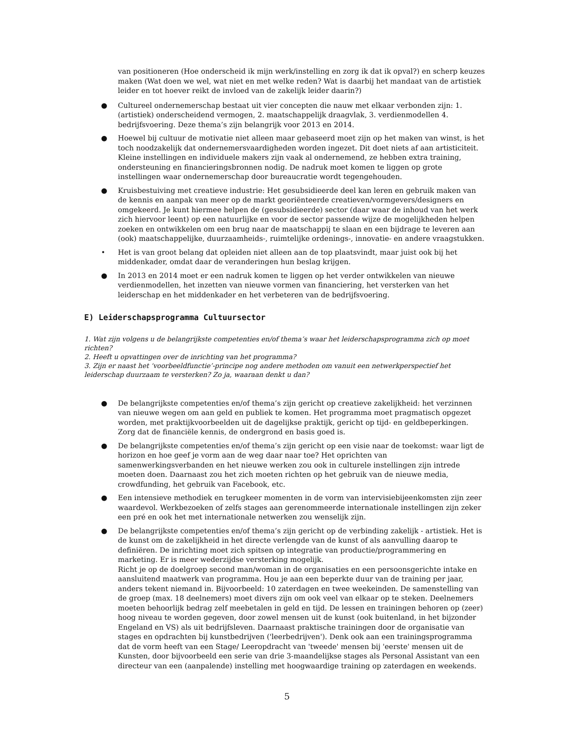van positioneren (Hoe onderscheid ik mijn werk/instelling en zorg ik dat ik opval?) en scherp keuzes maken (Wat doen we wel, wat niet en met welke reden? Wat is daarbij het mandaat van de artistiek leider en tot hoever reikt de invloed van de zakelijk leider daarin?)
● Cultureel ondernemerschap bestaat uit vier concepten die nauw met elkaar verbonden zijn: 1. (artistiek) onderscheidend vermogen, 2. maatschappelijk draagvlak, 3. verdienmodellen 4. bedrijfsvoering. Deze thema’s zijn belangrijk voor 2013 en 2014.
● Hoewel bij cultuur de motivatie niet alleen maar gebaseerd moet zijn op het maken van winst, is het toch noodzakelijk dat ondernemersvaardigheden worden ingezet. Dit doet niets af aan artisticiteit. Kleine instellingen en individuele makers zijn vaak al ondernemend, ze hebben extra training, ondersteuning en financieringsbronnen nodig. De nadruk moet komen te liggen op grote instellingen waar ondernemerschap door bureaucratie wordt tegengehouden.
● Kruisbestuiving met creatieve industrie: Het gesubsidieerde deel kan leren en gebruik maken van de kennis en aanpak van meer op de markt georiënteerde creatieven/vormgevers/designers en omgekeerd. Je kunt hiermee helpen de (gesubsidieerde) sector (daar waar de inhoud van het werk zich hiervoor leent) op een natuurlijke en voor de sector passende wijze de mogelijkheden helpen zoeken en ontwikkelen om een brug naar de maatschappij te slaan en een bijdrage te leveren aan (ook) maatschappelijke, duurzaamheids-, ruimtelijke ordenings-, innovatie- en andere vraagstukken.
• Het is van groot belang dat opleiden niet alleen aan de top plaatsvindt, maar juist ook bij het middenkader, omdat daar de veranderingen hun beslag krijgen.
● In 2013 en 2014 moet er een nadruk komen te liggen op het verder ontwikkelen van nieuwe verdienmodellen, het inzetten van nieuwe vormen van financiering, het versterken van het leiderschap en het middenkader en het verbeteren van de bedrijfsvoering.
E) Leiderschapsprogramma Cultuursector
1. Wat zijn volgens u de belangrijkste competenties en/of thema’s waar het leiderschapsprogramma zich op moet richten?
2. Heeft u opvattingen over de inrichting van het programma?
3. Zijn er naast het ‘voorbeeldfunctie’-principe nog andere methoden om vanuit een netwerkperspectief het leiderschap duurzaam te versterken? Zo ja, waaraan denkt u dan?
● De belangrijkste competenties en/of thema’s zijn gericht op creatieve zakelijkheid: het verzinnen van nieuwe wegen om aan geld en publiek te komen. Het programma moet pragmatisch opgezet worden, met praktijkvoorbeelden uit de dagelijkse praktijk, gericht op tijd- en geldbeperkingen. Zorg dat de financiële kennis, de ondergrond en basis goed is.
● De belangrijkste competenties en/of thema’s zijn gericht op een visie naar de toekomst: waar ligt de horizon en hoe geef je vorm aan de weg daar naar toe? Het oprichten van samenwerkingsverbanden en het nieuwe werken zou ook in culturele instellingen zijn intrede moeten doen. Daarnaast zou het zich moeten richten op het gebruik van de nieuwe media, crowdfunding, het gebruik van Facebook, etc.
● Een intensieve methodiek en terugkeer momenten in de vorm van intervisiebijeenkomsten zijn zeer waardevol. Werkbezoeken of zelfs stages aan gerenommeerde internationale instellingen zijn zeker een pré en ook het met internationale netwerken zou wenselijk zijn.
● De belangrijkste competenties en/of thema’s zijn gericht op de verbinding zakelijk - artistiek. Het is de kunst om de zakelijkheid in het directe verlengde van de kunst of als aanvulling daarop te definiëren. De inrichting moet zich spitsen op integratie van productie/programmering en marketing. Er is meer wederzijdse versterking mogelijk.
Richt je op de doelgroep second man/woman in de organisaties en een persoonsgerichte intake en aansluitend maatwerk van programma. Hou je aan een beperkte duur van de training per jaar, anders tekent niemand in. Bijvoorbeeld: 10 zaterdagen en twee weekeinden. De samenstelling van de groep (max. 18 deelnemers) moet divers zijn om ook veel van elkaar op te steken. Deelnemers moeten behoorlijk bedrag zelf meebetalen in geld en tijd. De lessen en trainingen behoren op (zeer) hoog niveau te worden gegeven, door zowel mensen uit de kunst (ook buitenland, in het bijzonder Engeland en VS) als uit bedrijfsleven. Daarnaast praktische trainingen door de organisatie van stages en opdrachten bij kunstbedrijven ('leerbedrijven'). Denk ook aan een trainingsprogramma dat de vorm heeft van een Stage/ Leeropdracht van 'tweede' mensen bij 'eerste' mensen uit de Kunsten, door bijvoorbeeld een serie van drie 3-maandelijkse stages als Personal Assistant van een directeur van een (aanpalende) instelling met hoogwaardige training op zaterdagen en weekends.
5